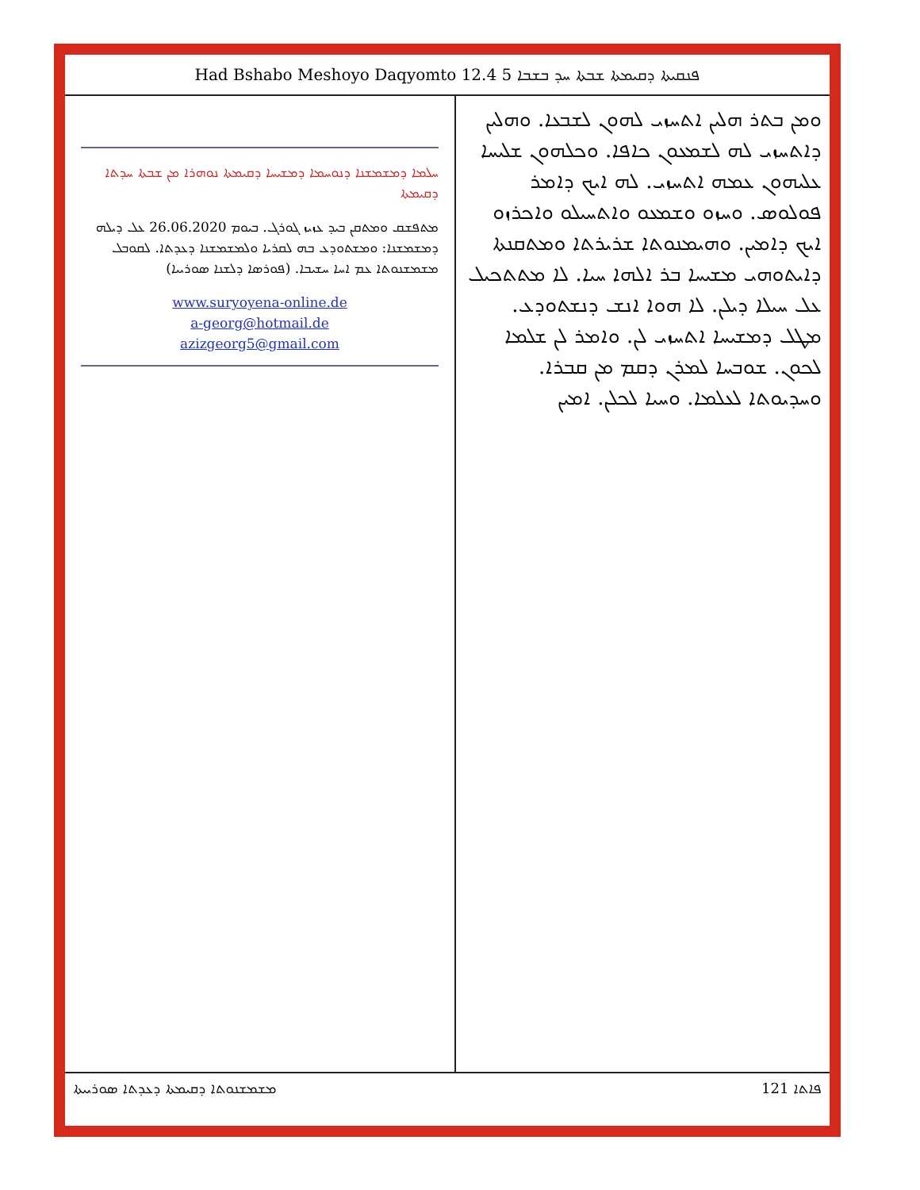Had Bshabo Meshoyo Daqyomto 12.4 ܦܢܩܝܬܐ ܕܩܝܡܬܐ ܫܒܬܐ ܚܕ ܒܫܒܐ 5
ܘܡܢ ܒܬܪ ܗܠܝܢ ܐܬܚܙܝ ܠܗܘܢ ܠܫܒܥܐ. ܘܗܠܝܢ ܕܐܬܚܙܝ ܠܗ ܠܫܡܥܘܢ ܟܐܦܐ. ܘܟܠܗܘܢ ܫܠܝܚܐ ܥܠܝܗܘܢ ܥܡܗ ܐܬܚܙܝ. ܠܗ ܐܝܟ ܕܐܡܪ ܦܘܠܘܣ. ܘܚܙܘ ܘܫܡܥܘ ܘܐܬܚܝܠܘ ܘܐܟܪܙܘ ܐܝܟ ܕܐܡܝܢ. ܘܗܝܡܢܘܬܐ ܫܪܝܪܬܐ ܘܡܬܩܢܬܐ ܕܐܝܬܘܗܝ ܡܫܝܚܐ ܒܪ ܐܠܗܐ ܚܝܐ. ܠܐ ܡܬܬܟܝܠ ܥܠ ܚܝܠܐ ܕܝܠܢ. ܠܐ ܗܘܐ ܐܢܫ ܕܢܫܬܘܕܥ. ܡܛܠ ܕܡܫܝܚܐ ܐܬܚܙܝ ܠܢ. ܘܐܡܪ ܠܢ ܫܠܡܐ ܠܟܘܢ. ܫܘܒܚܐ ܠܡܪܢ ܕܩܡ ܡܢ ܩܒܪܐ. ܘܚܕܝܘܬܐ ܠܥܠܡܐ. ܘܚܝܐ ܠܟܠܢ. ܐܡܝܢ
ܚܠܡܐ ܕܡܫܡܫܢܐ ܕܢܘܚܡܐ ܕܡܫܝܚܐ ܕܩܝܡܬܐ ܢܘܗܪܐ ܡܢ ܫܒܬܐ ܚܕܬܐ ܕܩܝܡܬܐ
ܡܬܦܫܩ ܘܡܬܩܢ ܒܝܕ ܥܙܝܙ ܓܘܪܓ. ܒܝܘܡ 26.06.2020 ܥܠ ܕܝܠܗ ܕܡܫܡܫܢܐ: ܘܡܫܬܘܕܥ ܒܗ ܠܩܪܝܐ ܘܠܡܫܡܫܢܐ ܕܥܕܬܐ. ܠܩܘܒܠ ܡܫܡܫܢܘܬܐ ܥܡ ܐܚܐ ܚܫܝܒܐ. (ܦܘܪܣܐ ܕܠܫܢܐ ܣܘܪܝܝܐ)
www.suryoyena-online.de
a-georg@hotmail.de
azizgeorg5@gmail.com
ܡܫܡܫܢܘܬܐ ܕܩܝܡܬܐ ܕܥܕܬܐ ܣܘܪܝܝܬܐ 121 ܦܐܬܐ